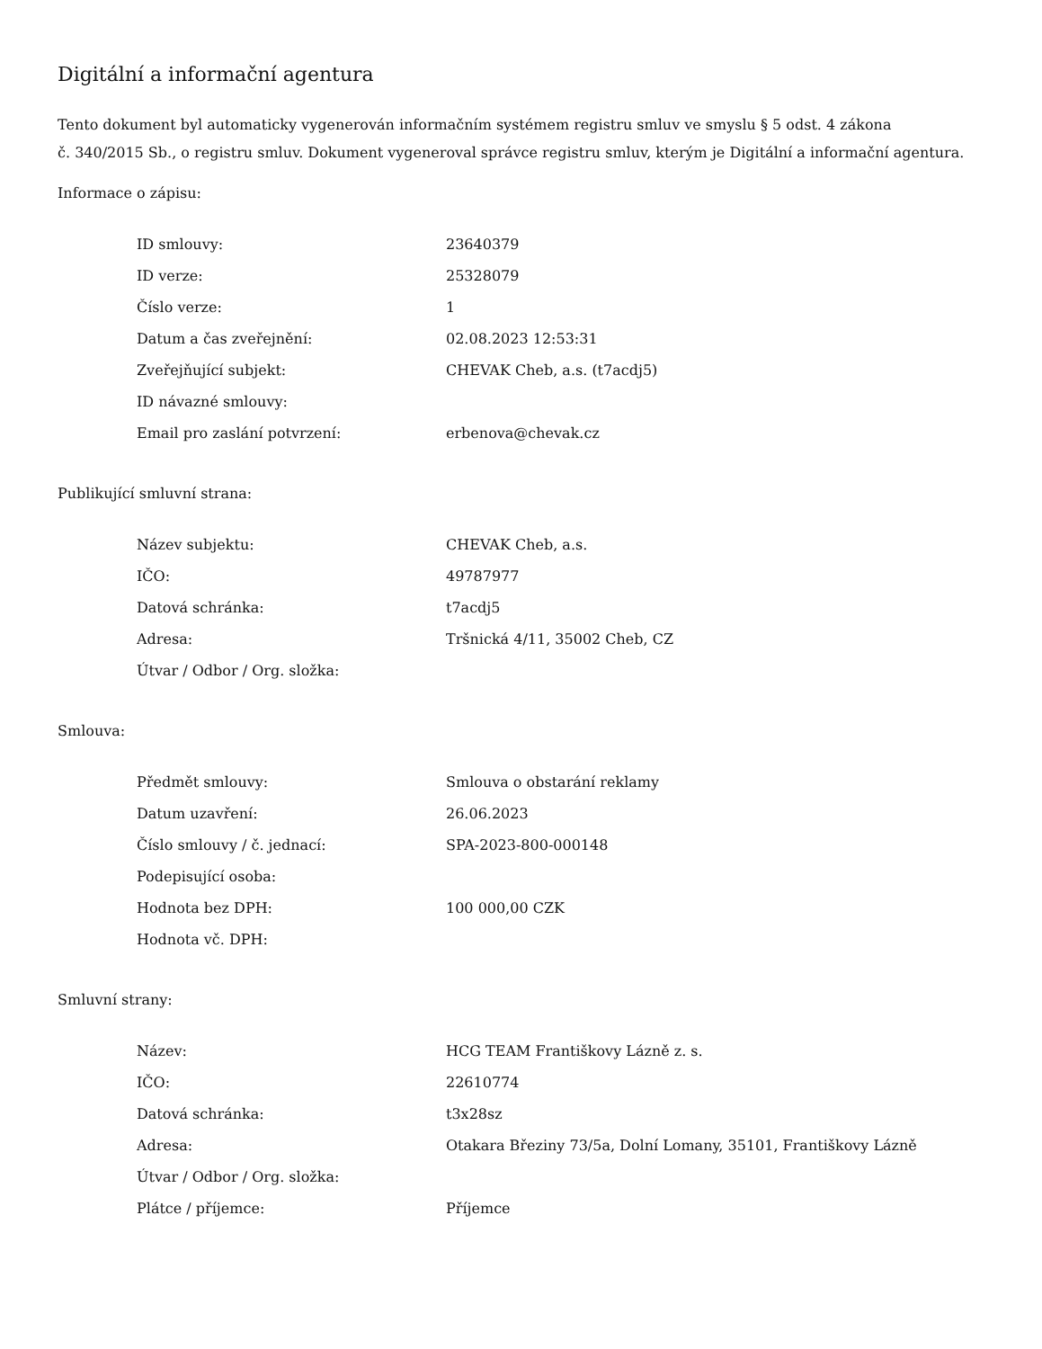Digitální a informační agentura
Tento dokument byl automaticky vygenerován informačním systémem registru smluv ve smyslu § 5 odst. 4 zákona
č. 340/2015 Sb., o registru smluv. Dokument vygeneroval správce registru smluv, kterým je Digitální a informační agentura.
Informace o zápisu:
| ID smlouvy: | 23640379 |
| ID verze: | 25328079 |
| Číslo verze: | 1 |
| Datum a čas zveřejnění: | 02.08.2023 12:53:31 |
| Zveřejňující subjekt: | CHEVAK Cheb, a.s. (t7acdj5) |
| ID návazné smlouvy: | |
| Email pro zaslání potvrzení: | erbenova@chevak.cz |
Publikující smluvní strana:
| Název subjektu: | CHEVAK Cheb, a.s. |
| IČO: | 49787977 |
| Datová schránka: | t7acdj5 |
| Adresa: | Tršnická 4/11, 35002 Cheb, CZ |
| Útvar / Odbor / Org. složka: | |
Smlouva:
| Předmět smlouvy: | Smlouva o obstarání reklamy |
| Datum uzavření: | 26.06.2023 |
| Číslo smlouvy / č. jednací: | SPA-2023-800-000148 |
| Podepisující osoba: | |
| Hodnota bez DPH: | 100 000,00 CZK |
| Hodnota vč. DPH: | |
Smluvní strany:
| Název: | HCG TEAM Františkovy Lázně z. s. |
| IČO: | 22610774 |
| Datová schránka: | t3x28sz |
| Adresa: | Otakara Březiny 73/5a, Dolní Lomany, 35101, Františkovy Lázně |
| Útvar / Odbor / Org. složka: | |
| Plátce / příjemce: | Příjemce |